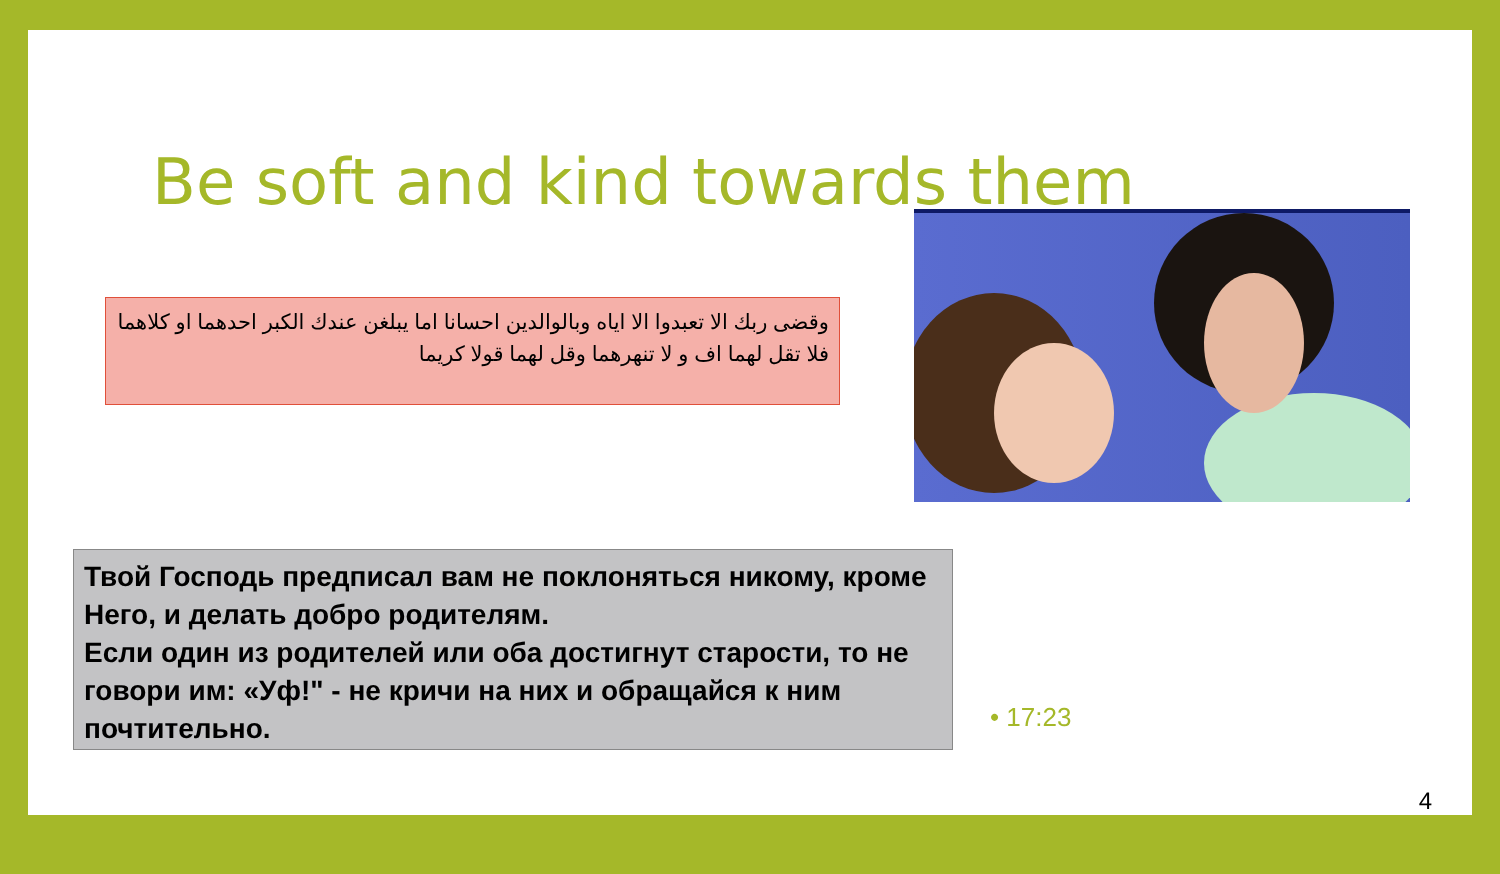Be soft and kind towards them
وقضى ربك الا تعبدوا الا اياه وبالوالدين احسانا اما يبلغن عندك الكبر احدهما او كلاهما فلا تقل لهما اف و لا تنهرهما وقل لهما قولا كريما
Твой Господь предписал вам не поклоняться никому, кроме Него, и делать добро родителям.
Если один из родителей или оба достигнут старости, то не говори им: «Уф!" - не кричи на них и обращайся к ним почтительно.
• 17:23
4